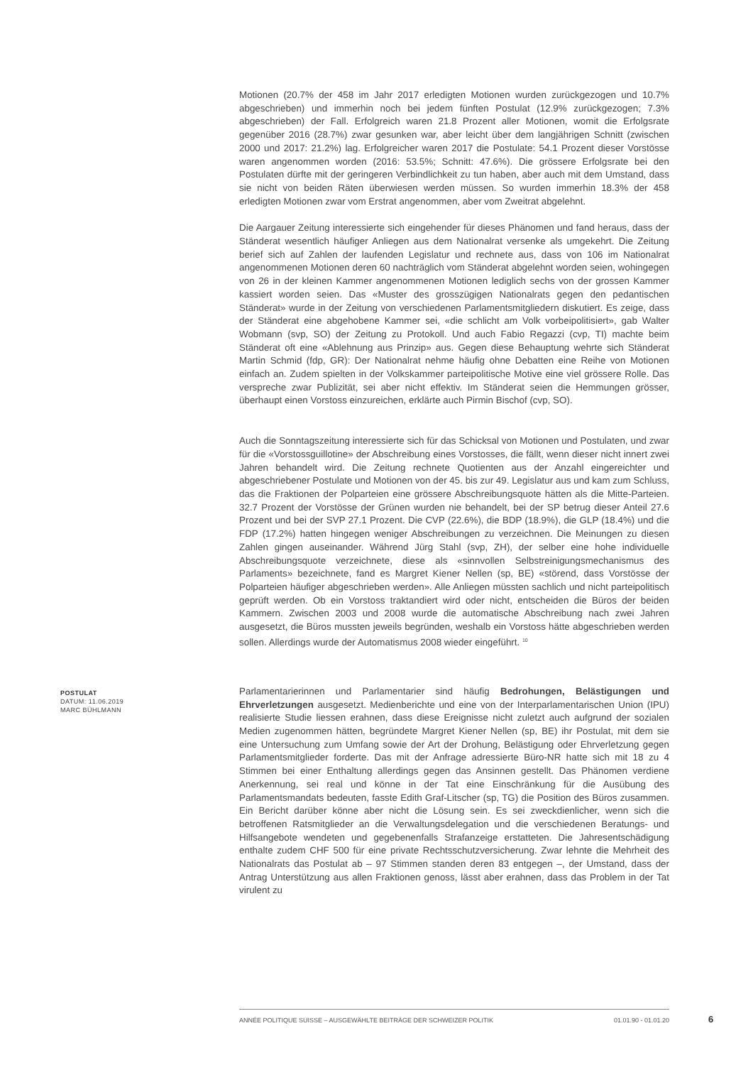Motionen (20.7% der 458 im Jahr 2017 erledigten Motionen wurden zurückgezogen und 10.7% abgeschrieben) und immerhin noch bei jedem fünften Postulat (12.9% zurückgezogen; 7.3% abgeschrieben) der Fall. Erfolgreich waren 21.8 Prozent aller Motionen, womit die Erfolgsrate gegenüber 2016 (28.7%) zwar gesunken war, aber leicht über dem langjährigen Schnitt (zwischen 2000 und 2017: 21.2%) lag. Erfolgreicher waren 2017 die Postulate: 54.1 Prozent dieser Vorstösse waren angenommen worden (2016: 53.5%; Schnitt: 47.6%). Die grössere Erfolgsrate bei den Postulaten dürfte mit der geringeren Verbindlichkeit zu tun haben, aber auch mit dem Umstand, dass sie nicht von beiden Räten überwiesen werden müssen. So wurden immerhin 18.3% der 458 erledigten Motionen zwar vom Erstrat angenommen, aber vom Zweitrat abgelehnt.
Die Aargauer Zeitung interessierte sich eingehender für dieses Phänomen und fand heraus, dass der Ständerat wesentlich häufiger Anliegen aus dem Nationalrat versenke als umgekehrt. Die Zeitung berief sich auf Zahlen der laufenden Legislatur und rechnete aus, dass von 106 im Nationalrat angenommenen Motionen deren 60 nachträglich vom Ständerat abgelehnt worden seien, wohingegen von 26 in der kleinen Kammer angenommenen Motionen lediglich sechs von der grossen Kammer kassiert worden seien. Das «Muster des grosszügigen Nationalrats gegen den pedantischen Ständerat» wurde in der Zeitung von verschiedenen Parlamentsmitgliedern diskutiert. Es zeige, dass der Ständerat eine abgehobene Kammer sei, «die schlicht am Volk vorbeipolitisiert», gab Walter Wobmann (svp, SO) der Zeitung zu Protokoll. Und auch Fabio Regazzi (cvp, TI) machte beim Ständerat oft eine «Ablehnung aus Prinzip» aus. Gegen diese Behauptung wehrte sich Ständerat Martin Schmid (fdp, GR): Der Nationalrat nehme häufig ohne Debatten eine Reihe von Motionen einfach an. Zudem spielten in der Volkskammer parteipolitische Motive eine viel grössere Rolle. Das verspreche zwar Publizität, sei aber nicht effektiv. Im Ständerat seien die Hemmungen grösser, überhaupt einen Vorstoss einzureichen, erklärte auch Pirmin Bischof (cvp, SO).
Auch die Sonntagszeitung interessierte sich für das Schicksal von Motionen und Postulaten, und zwar für die «Vorstossguillotine» der Abschreibung eines Vorstosses, die fällt, wenn dieser nicht innert zwei Jahren behandelt wird. Die Zeitung rechnete Quotienten aus der Anzahl eingereichter und abgeschriebener Postulate und Motionen von der 45. bis zur 49. Legislatur aus und kam zum Schluss, das die Fraktionen der Polparteien eine grössere Abschreibungsquote hätten als die Mitte-Parteien. 32.7 Prozent der Vorstösse der Grünen wurden nie behandelt, bei der SP betrug dieser Anteil 27.6 Prozent und bei der SVP 27.1 Prozent. Die CVP (22.6%), die BDP (18.9%), die GLP (18.4%) und die FDP (17.2%) hatten hingegen weniger Abschreibungen zu verzeichnen. Die Meinungen zu diesen Zahlen gingen auseinander. Während Jürg Stahl (svp, ZH), der selber eine hohe individuelle Abschreibungsquote verzeichnete, diese als «sinnvollen Selbstreinigungsmechanismus des Parlaments» bezeichnete, fand es Margret Kiener Nellen (sp, BE) «störend, dass Vorstösse der Polparteien häufiger abgeschrieben werden». Alle Anliegen müssten sachlich und nicht parteipolitisch geprüft werden. Ob ein Vorstoss traktandiert wird oder nicht, entscheiden die Büros der beiden Kammern. Zwischen 2003 und 2008 wurde die automatische Abschreibung nach zwei Jahren ausgesetzt, die Büros mussten jeweils begründen, weshalb ein Vorstoss hätte abgeschrieben werden sollen. Allerdings wurde der Automatismus 2008 wieder eingeführt. <sup>10</sup>
POSTULAT
DATUM: 11.06.2019
MARC BÜHLMANN
Parlamentarierinnen und Parlamentarier sind häufig Bedrohungen, Belästigungen und Ehrverletzungen ausgesetzt. Medienberichte und eine von der Interparlamentarischen Union (IPU) realisierte Studie liessen erahnen, dass diese Ereignisse nicht zuletzt auch aufgrund der sozialen Medien zugenommen hätten, begründete Margret Kiener Nellen (sp, BE) ihr Postulat, mit dem sie eine Untersuchung zum Umfang sowie der Art der Drohung, Belästigung oder Ehrverletzung gegen Parlamentsmitglieder forderte. Das mit der Anfrage adressierte Büro-NR hatte sich mit 18 zu 4 Stimmen bei einer Enthaltung allerdings gegen das Ansinnen gestellt. Das Phänomen verdiene Anerkennung, sei real und könne in der Tat eine Einschränkung für die Ausübung des Parlamentsmandats bedeuten, fasste Edith Graf-Litscher (sp, TG) die Position des Büros zusammen. Ein Bericht darüber könne aber nicht die Lösung sein. Es sei zweckdienlicher, wenn sich die betroffenen Ratsmitglieder an die Verwaltungsdelegation und die verschiedenen Beratungs- und Hilfsangebote wendeten und gegebenenfalls Strafanzeige erstatteten. Die Jahresentschädigung enthalte zudem CHF 500 für eine private Rechtsschutzversicherung. Zwar lehnte die Mehrheit des Nationalrats das Postulat ab – 97 Stimmen standen deren 83 entgegen –, der Umstand, dass der Antrag Unterstützung aus allen Fraktionen genoss, lässt aber erahnen, dass das Problem in der Tat virulent zu
ANNÉE POLITIQUE SUISSE – AUSGEWÄHLTE BEITRÄGE DER SCHWEIZER POLITIK 01.01.90 - 01.01.20
6